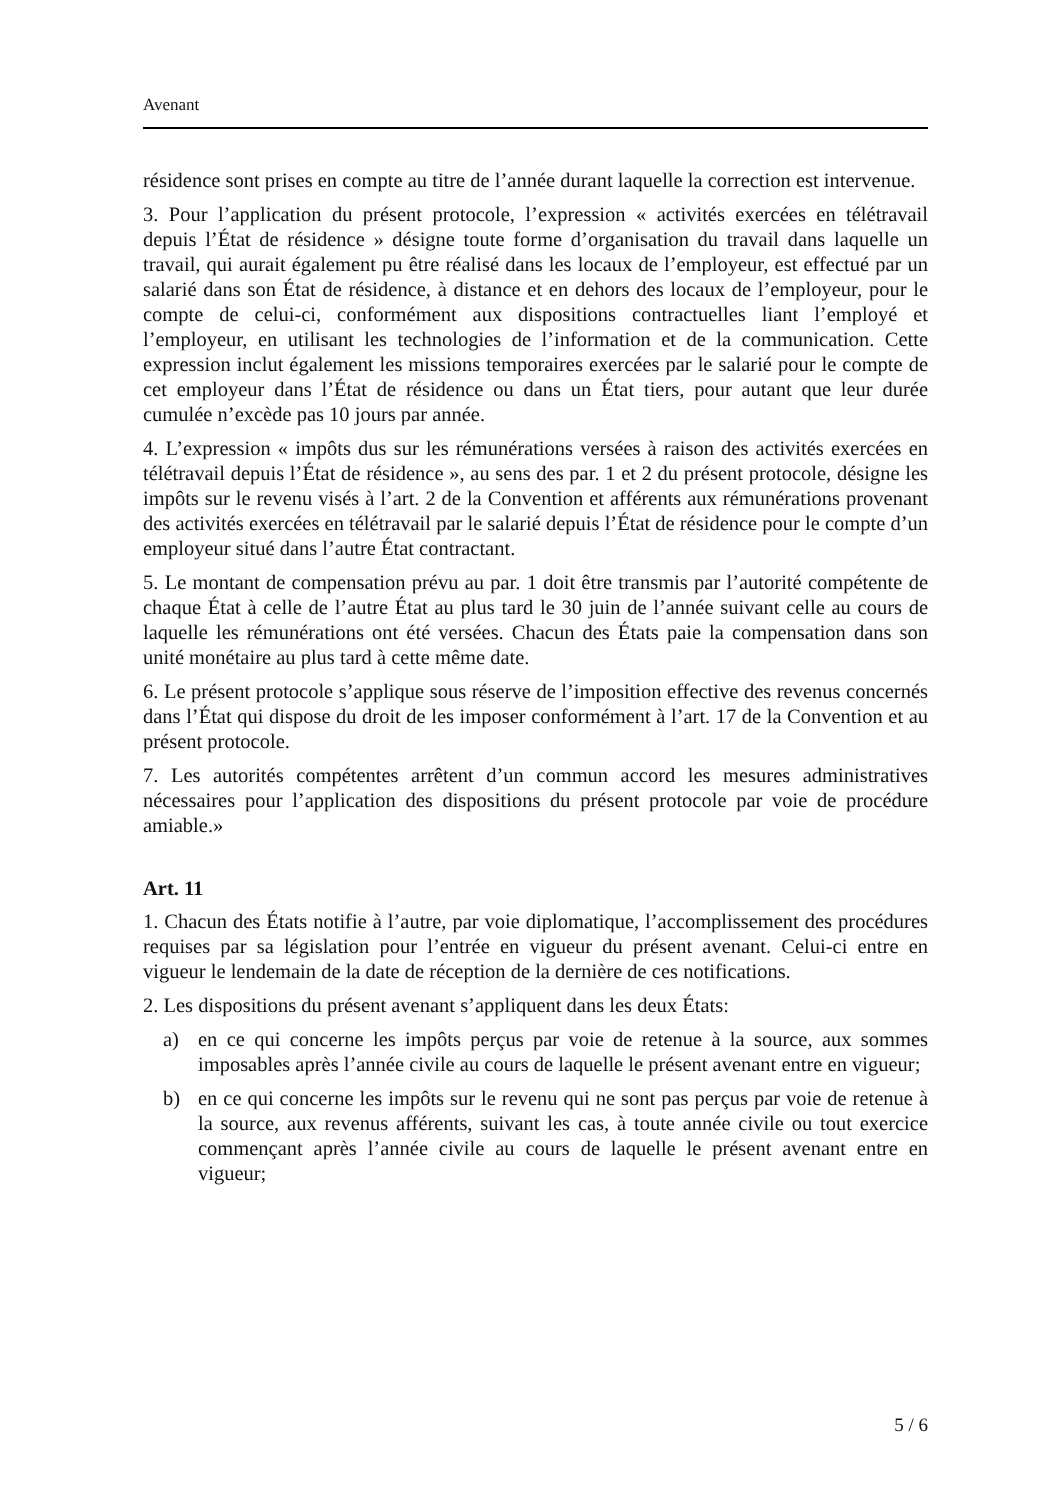Avenant
résidence sont prises en compte au titre de l’année durant laquelle la correction est intervenue.
3. Pour l’application du présent protocole, l’expression « activités exercées en télétravail depuis l’État de résidence » désigne toute forme d’organisation du travail dans laquelle un travail, qui aurait également pu être réalisé dans les locaux de l’employeur, est effectué par un salarié dans son État de résidence, à distance et en dehors des locaux de l’employeur, pour le compte de celui-ci, conformément aux dispositions contractuelles liant l’employé et l’employeur, en utilisant les technologies de l’information et de la communication. Cette expression inclut également les missions temporaires exercées par le salarié pour le compte de cet employeur dans l’État de résidence ou dans un État tiers, pour autant que leur durée cumulée n’excède pas 10 jours par année.
4. L’expression « impôts dus sur les rémunérations versées à raison des activités exercées en télétravail depuis l’État de résidence », au sens des par. 1 et 2 du présent protocole, désigne les impôts sur le revenu visés à l’art. 2 de la Convention et afférents aux rémunérations provenant des activités exercées en télétravail par le salarié depuis l’État de résidence pour le compte d’un employeur situé dans l’autre État contractant.
5. Le montant de compensation prévu au par. 1 doit être transmis par l’autorité compétente de chaque État à celle de l’autre État au plus tard le 30 juin de l’année suivant celle au cours de laquelle les rémunérations ont été versées. Chacun des États paie la compensation dans son unité monétaire au plus tard à cette même date.
6. Le présent protocole s’applique sous réserve de l’imposition effective des revenus concernés dans l’État qui dispose du droit de les imposer conformément à l’art. 17 de la Convention et au présent protocole.
7. Les autorités compétentes arrêtent d’un commun accord les mesures administratives nécessaires pour l’application des dispositions du présent protocole par voie de procédure amiable.»
Art. 11
1. Chacun des États notifie à l’autre, par voie diplomatique, l’accomplissement des procédures requises par sa législation pour l’entrée en vigueur du présent avenant. Celui-ci entre en vigueur le lendemain de la date de réception de la dernière de ces notifications.
2. Les dispositions du présent avenant s’appliquent dans les deux États:
a) en ce qui concerne les impôts perçus par voie de retenue à la source, aux sommes imposables après l’année civile au cours de laquelle le présent avenant entre en vigueur;
b) en ce qui concerne les impôts sur le revenu qui ne sont pas perçus par voie de retenue à la source, aux revenus afférents, suivant les cas, à toute année civile ou tout exercice commençant après l’année civile au cours de laquelle le présent avenant entre en vigueur;
5 / 6